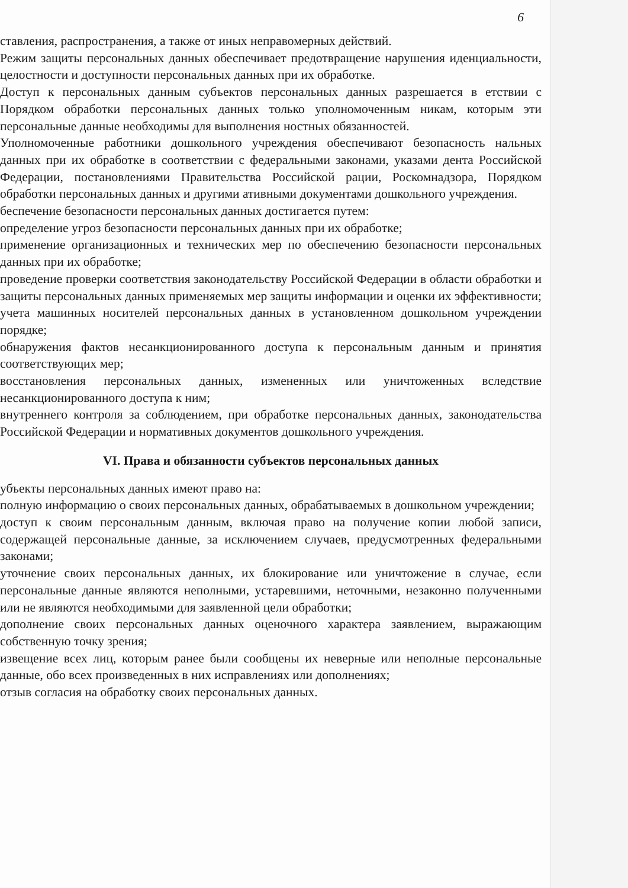6
ставления, распространения, а также от иных неправомерных действий.
Режим защиты персональных данных обеспечивает предотвращение нарушения иденциальности, целостности и доступности персональных данных при их обработке.
Доступ к персональных данным субъектов персональных данных разрешается в етствии с Порядком обработки персональных данных только уполномоченным никам, которым эти персональные данные необходимы для выполнения ностных обязанностей.
Уполномоченные работники дошкольного учреждения обеспечивают безопасность нальных данных при их обработке в соответствии с федеральными законами, указами дента Российской Федерации, постановлениями Правительства Российской рации, Роскомнадзора, Порядком обработки персональных данных и другими ативными документами дошкольного учреждения.
беспечение безопасности персональных данных достигается путем:
определение угроз безопасности персональных данных при их обработке;
применение организационных и технических мер по обеспечению безопасности персональных данных при их обработке;
проведение проверки соответствия законодательству Российской Федерации в области обработки и защиты персональных данных применяемых мер защиты информации и оценки их эффективности;
учета машинных носителей персональных данных в установленном дошкольном учреждении порядке;
обнаружения фактов несанкционированного доступа к персональным данным и принятия соответствующих мер;
восстановления персональных данных, измененных или уничтоженных вследствие несанкционированного доступа к ним;
внутреннего контроля за соблюдением, при обработке персональных данных, законодательства Российской Федерации и нормативных документов дошкольного учреждения.
VI. Права и обязанности субъектов персональных данных
убъекты персональных данных имеют право на:
полную информацию о своих персональных данных, обрабатываемых в дошкольном учреждении;
доступ к своим персональным данным, включая право на получение копии любой записи, содержащей персональные данные, за исключением случаев, предусмотренных федеральными законами;
уточнение своих персональных данных, их блокирование или уничтожение в случае, если персональные данные являются неполными, устаревшими, неточными, незаконно полученными или не являются необходимыми для заявленной цели обработки;
дополнение своих персональных данных оценочного характера заявлением, выражающим собственную точку зрения;
извещение всех лиц, которым ранее были сообщены их неверные или неполные персональные данные, обо всех произведенных в них исправлениях или дополнениях;
отзыв согласия на обработку своих персональных данных.